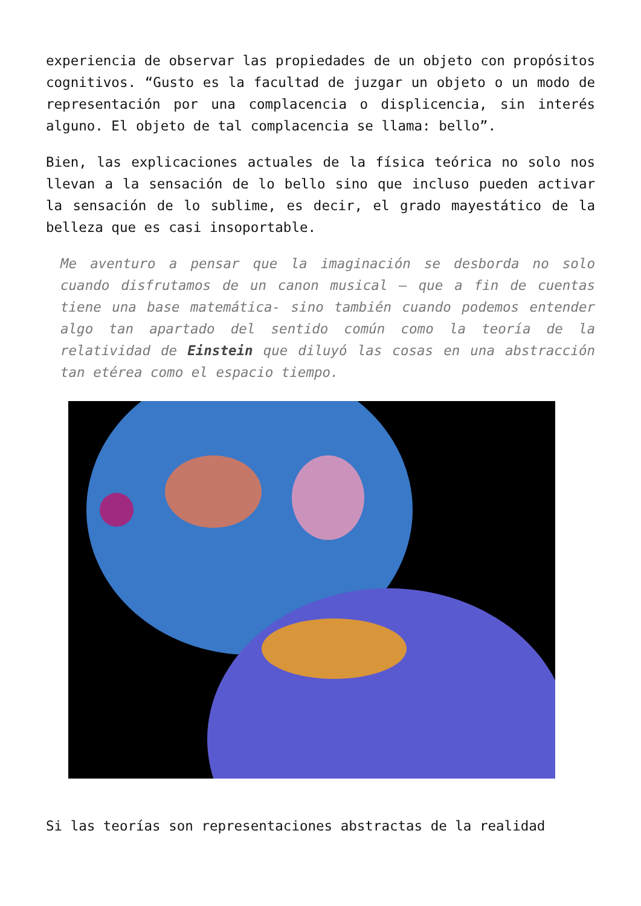experiencia de observar las propiedades de un objeto con propósitos cognitivos. “Gusto es la facultad de juzgar un objeto o un modo de representación por una complacencia o displicencia, sin interés alguno. El objeto de tal complacencia se llama: bello”.
Bien, las explicaciones actuales de la física teórica no solo nos llevan a la sensación de lo bello sino que incluso pueden activar la sensación de lo sublime, es decir, el grado mayestático de la belleza que es casi insoportable.
Me aventuro a pensar que la imaginación se desborda no solo cuando disfrutamos de un canon musical – que a fin de cuentas tiene una base matemática- sino también cuando podemos entender algo tan apartado del sentido común como la teoría de la relatividad de Einstein que diluyó las cosas en una abstracción tan etérea como el espacio tiempo.
Si las teorías son representaciones abstractas de la realidad